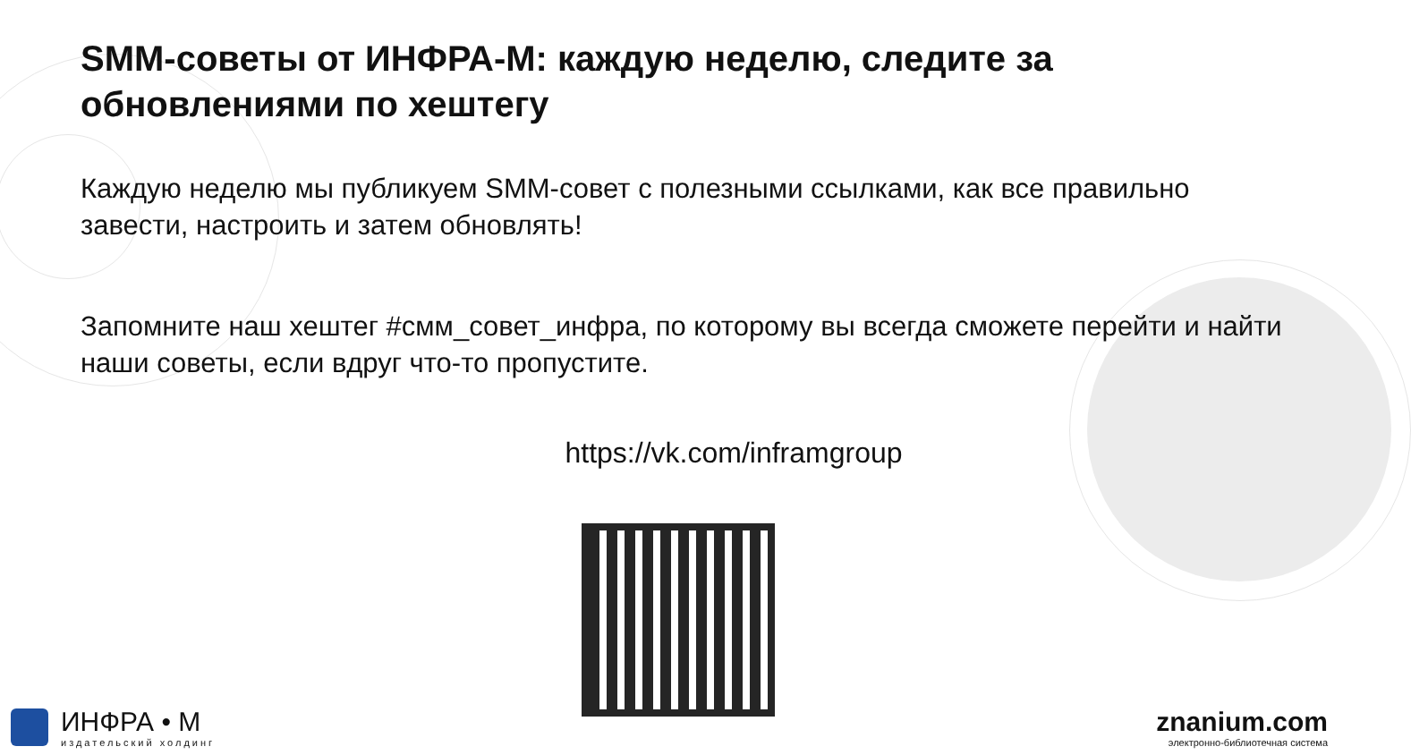SMM-советы от ИНФРА-М: каждую неделю, следите за обновлениями по хештегу
Каждую неделю мы публикуем SMM-совет с полезными ссылками, как все правильно завести, настроить и затем обновлять!
Запомните наш хештег #смм_совет_инфра, по которому вы всегда сможете перейти и найти наши советы, если вдруг что-то пропустите.
https://vk.com/inframgroup
ИНФРА • М
издательский холдинг
znanium.com
электронно-библиотечная система